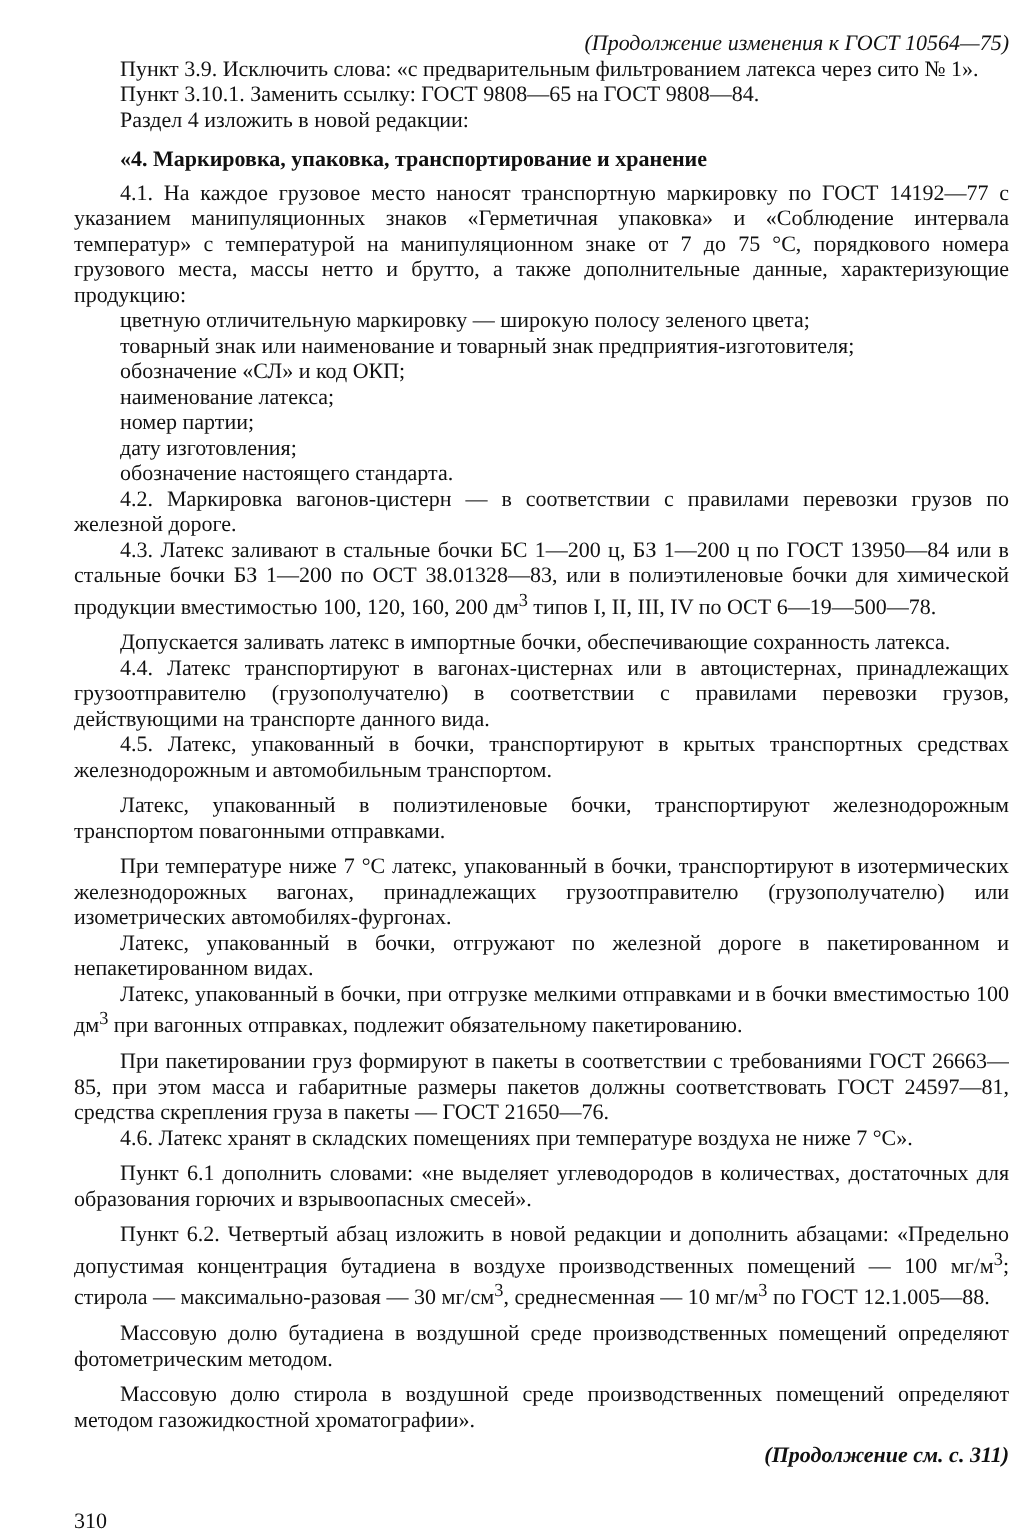(Продолжение изменения к ГОСТ 10564—75)
Пункт 3.9. Исключить слова: «с предварительным фильтрованием латекса через сито № 1».
Пункт 3.10.1. Заменить ссылку: ГОСТ 9808—65 на ГОСТ 9808—84.
Раздел 4 изложить в новой редакции:
«4. Маркировка, упаковка, транспортирование и хранение
4.1. На каждое грузовое место наносят транспортную маркировку по ГОСТ 14192—77 с указанием манипуляционных знаков «Герметичная упаковка» и «Соблюдение интервала температур» с температурой на манипуляционном знаке от 7 до 75 °С, порядкового номера грузового места, массы нетто и брутто, а также дополнительные данные, характеризующие продукцию:
цветную отличительную маркировку — широкую полосу зеленого цвета;
товарный знак или наименование и товарный знак предприятия-изготовителя;
обозначение «СЛ» и код ОКП;
наименование латекса;
номер партии;
дату изготовления;
обозначение настоящего стандарта.
4.2. Маркировка вагонов-цистерн — в соответствии с правилами перевозки грузов по железной дороге.
4.3. Латекс заливают в стальные бочки БС 1—200 ц, БЗ 1—200 ц по ГОСТ 13950—84 или в стальные бочки БЗ 1—200 по ОСТ 38.01328—83, или в полиэтиленовые бочки для химической продукции вместимостью 100, 120, 160, 200 дм<sup>3</sup> типов I, II, III, IV по ОСТ 6—19—500—78.
Допускается заливать латекс в импортные бочки, обеспечивающие сохранность латекса.
4.4. Латекс транспортируют в вагонах-цистернах или в автоцистернах, принадлежащих грузоотправителю (грузополучателю) в соответствии с правилами перевозки грузов, действующими на транспорте данного вида.
4.5. Латекс, упакованный в бочки, транспортируют в крытых транспортных средствах железнодорожным и автомобильным транспортом.
Латекс, упакованный в полиэтиленовые бочки, транспортируют железнодорожным транспортом повагонными отправками.
При температуре ниже 7 °С латекс, упакованный в бочки, транспортируют в изотермических железнодорожных вагонах, принадлежащих грузоотправителю (грузополучателю) или изометрических автомобилях-фургонах.
Латекс, упакованный в бочки, отгружают по железной дороге в пакетированном и непакетированном видах.
Латекс, упакованный в бочки, при отгрузке мелкими отправками и в бочки вместимостью 100 дм<sup>3</sup> при вагонных отправках, подлежит обязательному пакетированию.
При пакетировании груз формируют в пакеты в соответствии с требованиями ГОСТ 26663—85, при этом масса и габаритные размеры пакетов должны соответствовать ГОСТ 24597—81, средства скрепления груза в пакеты — ГОСТ 21650—76.
4.6. Латекс хранят в складских помещениях при температуре воздуха не ниже 7 °С».
Пункт 6.1 дополнить словами: «не выделяет углеводородов в количествах, достаточных для образования горючих и взрывоопасных смесей».
Пункт 6.2. Четвертый абзац изложить в новой редакции и дополнить абзацами: «Предельно допустимая концентрация бутадиена в воздухе производственных помещений — 100 мг/м<sup>3</sup>; стирола — максимально-разовая — 30 мг/см<sup>3</sup>, среднесменная — 10 мг/м<sup>3</sup> по ГОСТ 12.1.005—88.
Массовую долю бутадиена в воздушной среде производственных помещений определяют фотометрическим методом.
Массовую долю стирола в воздушной среде производственных помещений определяют методом газожидкостной хроматографии».
(Продолжение см. с. 311)
310